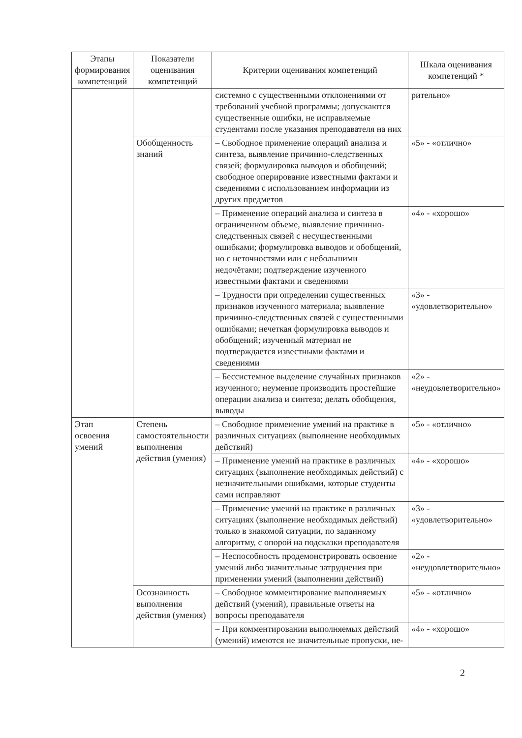| Этапы формирования компетенций | Показатели оценивания компетенций | Критерии оценивания компетенций | Шкала оценивания компетенций * |
| --- | --- | --- | --- |
| | | системно с существенными отклонениями от требований учебной программы; допускаются существенные ошибки, не исправляемые студентами после указания преподавателя на них | рительно» |
| | Обобщенность знаний | – Свободное применение операций анализа и синтеза, выявление причинно-следственных связей; формулировка выводов и обобщений; свободное оперирование известными фактами и сведениями с использованием информации из других предметов | «5» - «отлично» |
| | | – Применение операций анализа и синтеза в ограниченном объеме, выявление причинно-следственных связей с несущественными ошибками; формулировка выводов и обобщений, но с неточностями или с небольшими недочётами; подтверждение изученного известными фактами и сведениями | «4» - «хорошо» |
| | | – Трудности при определении существенных признаков изученного материала; выявление причинно-следственных связей с существенными ошибками; нечеткая формулировка выводов и обобщений; изученный материал не подтверждается известными фактами и сведениями | «3» - «удовлетворительно» |
| | | – Бессистемное выделение случайных признаков изученного; неумение производить простейшие операции анализа и синтеза; делать обобщения, выводы | «2» - «неудовлетворительно» |
| Этап освоения умений | Степень самостоятельности выполнения действия (умения) | – Свободное применение умений на практике в различных ситуациях (выполнение необходимых действий) | «5» - «отлично» |
| | | – Применение умений на практике в различных ситуациях (выполнение необходимых действий) с незначительными ошибками, которые студенты сами исправляют | «4» - «хорошо» |
| | | – Применение умений на практике в различных ситуациях (выполнение необходимых действий) только в знакомой ситуации, по заданному алгоритму, с опорой на подсказки преподавателя | «3» - «удовлетворительно» |
| | | – Неспособность продемонстрировать освоение умений либо значительные затруднения при применении умений (выполнении действий) | «2» - «неудовлетворительно» |
| | Осознанность выполнения действия (умения) | – Свободное комментирование выполняемых действий (умений), правильные ответы на вопросы преподавателя | «5» - «отлично» |
| | | – При комментировании выполняемых действий (умений) имеются не значительные пропуски, не- | «4» - «хорошо» |
2